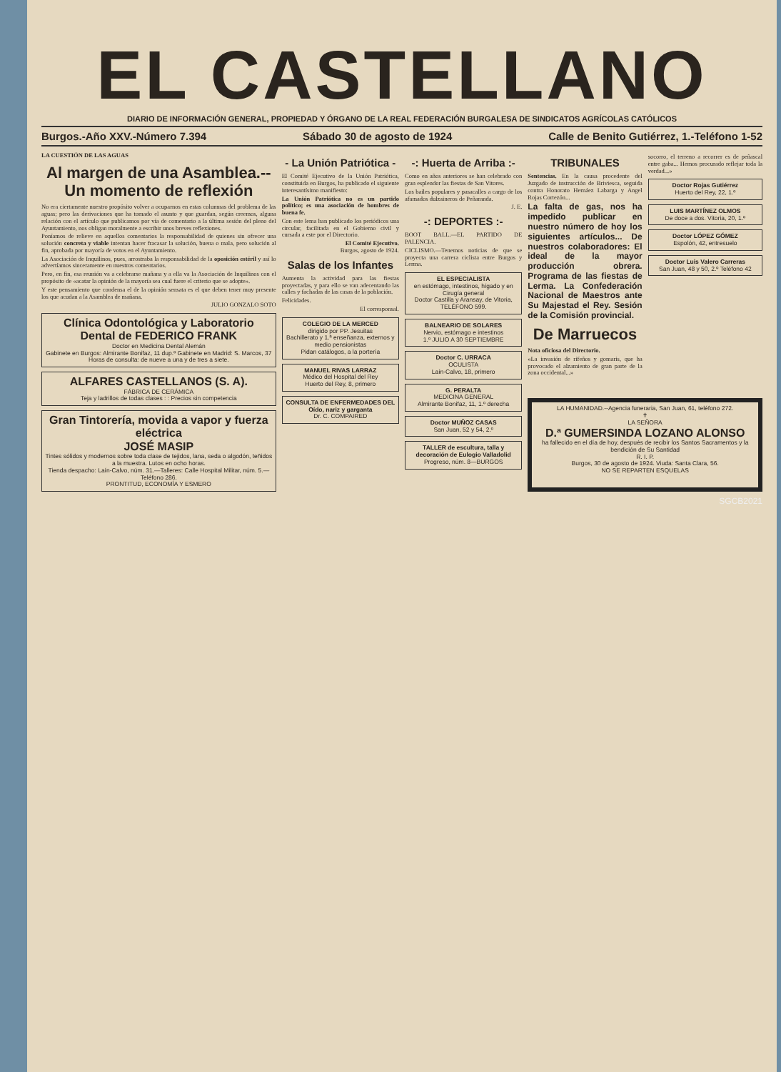EL CASTELLANO
DIARIO DE INFORMACIÓN GENERAL, PROPIEDAD Y ÓRGANO DE LA REAL FEDERACIÓN BURGALESA DE SINDICATOS AGRÍCOLAS CATÓLICOS
Burgos.-Año XXV.-Número 7.394 Sábado 30 de agosto de 1924 Calle de Benito Gutiérrez, 1.-Teléfono 1-52
LA CUESTIÓN DE LAS AGUAS
Al margen de una Asamblea.--Un momento de reflexión
No era ciertamente nuestro propósito volver a ocuparnos en estas columnas del problema de las aguas; pero las derivaciones que ha tomado el asunto y que guardan, según creemos, alguna relación con el artículo que publicamos por vía de comentario a la última sesión del pleno del Ayuntamiento, nos obligan moralmente a escribir unos breves reflexiones.
Poníamos de relieve en aquellos comentarios la responsabilidad de quienes sin ofrecer una solución concreta y viable intentan hacer fracasar la solución, buena o mala, pero solución al fin, aprobada por mayoría de votos en el Ayuntamiento.
La Asociación de Inquilinos, pues, arrostraba la responsabilidad de la oposición estéril y así lo advertíamos sinceramente en nuestros comentarios.
Pero, en fin, esa reunión va a celebrarse mañana y a ella va la Asociación de Inquilinos con el propósito de «acatar la opinión de la mayoría sea cual fuere el criterio que se adopte».
Y este pensamiento que condensa el de la opinión sensata es el que deben tener muy presente los que acudan a la Asamblea de mañana.
JULIO GONZALO SOTO
Clínica Odontológica y Laboratorio Dental de FEDERICO FRANK
Doctor en Medicina Dental Alemán
Gabinete en Burgos: Almirante Bonifaz, 11 dup.º Gabinete en Madrid: S. Marcos, 37
Horas de consulta: de nueve a una y de tres a siete.
ALFARES CASTELLANOS (S. A).
FÁBRICA DE CERÁMICA
Teja y ladrillos de todas clases : : Precios sin competencia
Gran Tintorería, movida a vapor y fuerza eléctrica
JOSÉ MASIP
Tintes sólidos y modernos sobre toda clase de tejidos, lana, seda o algodón, teñidos a la muestra. Lutos en ocho horas.
Tienda despacho: Laín-Calvo, núm. 31.—Talleres: Calle Hospital Militar, núm. 5.—Teléfono 286.
PRONTITUD, ECONOMÍA Y ESMERO
- La Unión Patriótica -
El Comité Ejecutivo de la Unión Patriótica, constituida en Burgos, ha publicado el siguiente interesantísimo manifiesto:
La Unión Patriótica no es un partido político; es una asociación de hombres de buena fe.
Con este lema han publicado los periódicos una circular, facilitada en el Gobierno civil y cursada a este por el Directorio.
El Comité Ejecutivo.
Burgos, agosto de 1924.
Salas de los Infantes
Aumenta la actividad para las fiestas proyectadas, y para ello se van adecentando las calles y fachadas de las casas de la población.
Felicidades.
El corresponsal.
COLEGIO DE LA MERCED
dirigido por PP. Jesuitas
Bachillerato y 1.ª enseñanza, externos y medio pensionistas
Pidan catálogos, a la portería
MANUEL RIVAS LARRAZ
Médico del Hospital del Rey
Huerto del Rey, 8, primero
CONSULTA DE ENFERMEDADES DEL Oído, nariz y garganta
Dr. C. COMPAIRED
-: Huerta de Arriba :-
Como en años anteriores se han celebrado con gran esplendor las fiestas de San Vitores.
Los bailes populares y pasacalles a cargo de los afamados dulzaineros de Peñaranda.
J. E.
-: DEPORTES :-
BOOT BALL.—EL PARTIDO DE PALENCIA.
CICLISMO.—Tenemos noticias de que se proyecta una carrera ciclista entre Burgos y Lerma.
EL ESPECIALISTA
en estómago, intestinos, hígado y en Cirugía general
Doctor Castilla y Aransay, de Vitoria, TELÉFONO 599.
BALNEARIO DE SOLARES
Nervio, estómago e intestinos
1.º JULIO A 30 SEPTIEMBRE
Doctor C. URRACA
OCULISTA
Laín-Calvo, 18, primero
G. PERALTA
MEDICINA GENERAL
Almirante Bonifaz, 11, 1.º derecha
Doctor MUÑOZ CASAS
San Juan, 52 y 54, 2.º
TALLER de escultura, talla y decoración de Eulogio Valladolid
Progreso, núm. 8—BURGOS
TRIBUNALES
Sentencias. En la causa procedente del Juzgado de instrucción de Briviesca, seguida contra Honorato Hernáez Labarga y Angel Rojas Cortezón...
La falta de gas, nos ha impedido publicar en nuestro número de hoy los siguientes artículos... De nuestros colaboradores: El ideal de la mayor producción obrera. Programa de las fiestas de Lerma. La Confederación Nacional de Maestros ante Su Majestad el Rey. Sesión de la Comisión provincial.
De Marruecos
Nota oficiosa del Directorio.
«La invasión de rifeños y gomaris, que ha provocado el alzamiento de gran parte de la zona occidental...»
socorro, el terreno a recorrer es de peñascal entre gaba... Hemos procurado reflejar toda la verdad...»
Doctor Rojas Gutiérrez
Huerto del Rey, 22, 1.º
LUIS MARTÍNEZ OLMOS
De doce a dos. Vitoria, 20, 1.º
Doctor LÓPEZ GÓMEZ
Espolón, 42, entresuelo
Doctor Luis Valero Carreras
San Juan, 48 y 50, 2.º Teléfono 42
LA HUMANIDAD.--Agencia funeraria, San Juan, 61, teléfono 272.
✝
LA SEÑORA
D.ª GUMERSINDA LOZANO ALONSO
ha fallecido en el día de hoy, después de recibir los Santos Sacramentos y la bendición de Su Santidad
R. I. P.
Burgos, 30 de agosto de 1924. Viuda: Santa Clara, 56.
NO SE REPARTEN ESQUELAS
SGCB2021